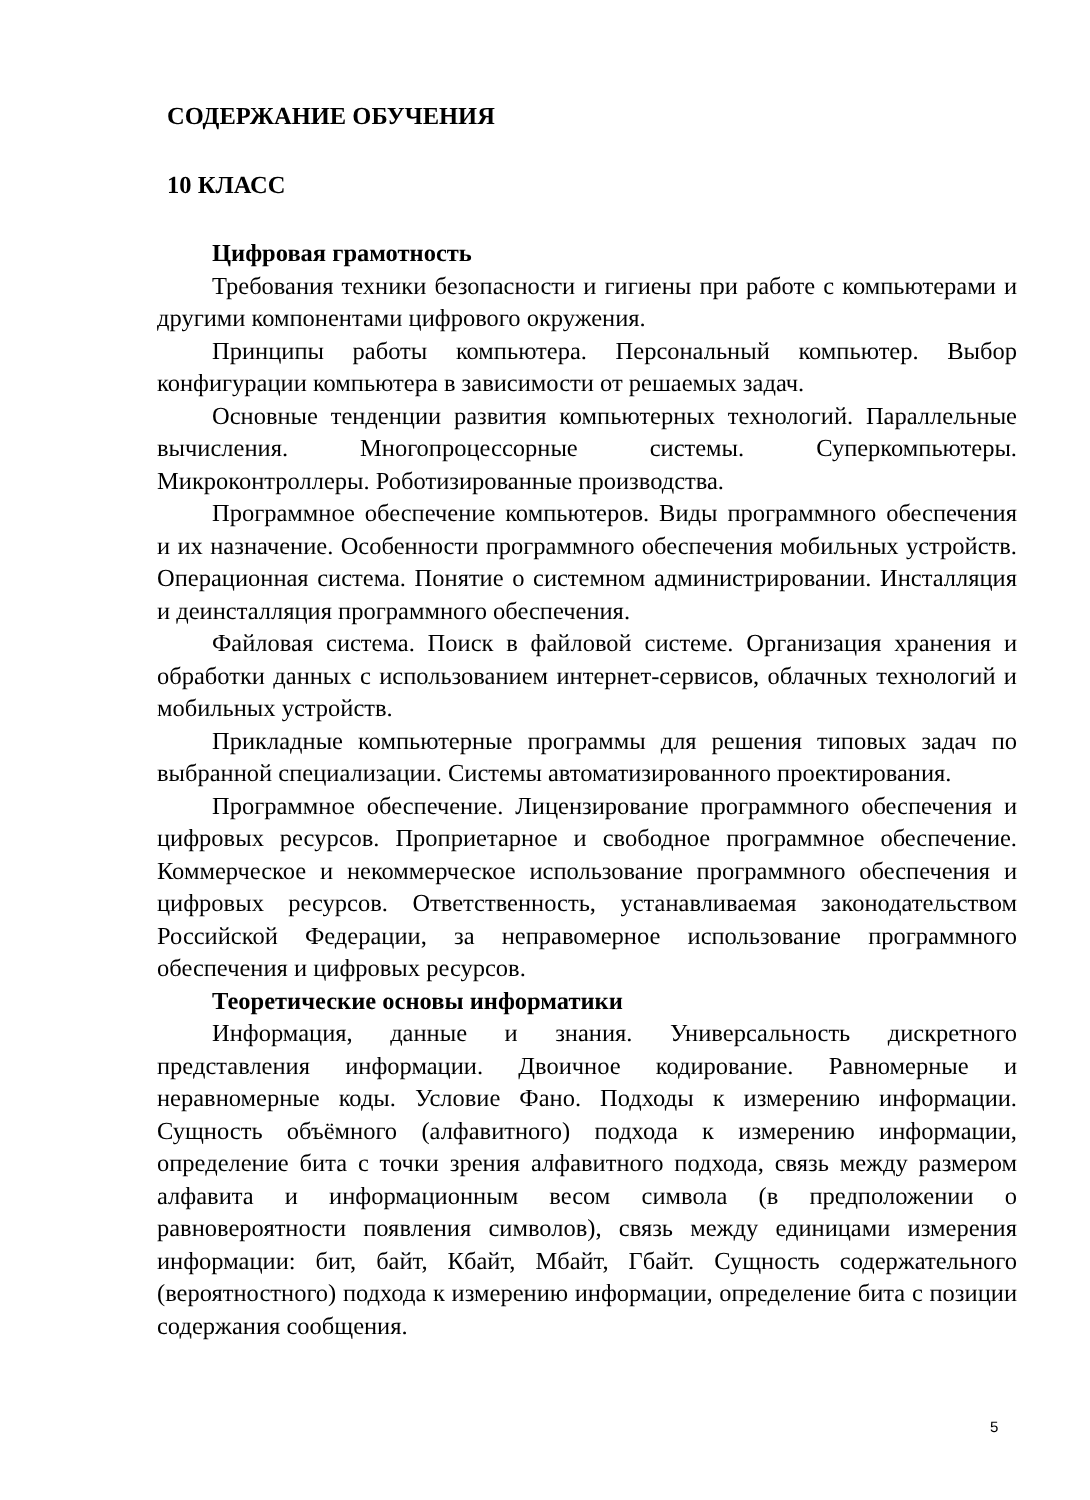СОДЕРЖАНИЕ ОБУЧЕНИЯ
10 КЛАСС
Цифровая грамотность
Требования техники безопасности и гигиены при работе с компьютерами и другими компонентами цифрового окружения.
Принципы работы компьютера. Персональный компьютер. Выбор конфигурации компьютера в зависимости от решаемых задач.
Основные тенденции развития компьютерных технологий. Параллельные вычисления. Многопроцессорные системы. Суперкомпьютеры. Микроконтроллеры. Роботизированные производства.
Программное обеспечение компьютеров. Виды программного обеспечения и их назначение. Особенности программного обеспечения мобильных устройств. Операционная система. Понятие о системном администрировании. Инсталляция и деинсталляция программного обеспечения.
Файловая система. Поиск в файловой системе. Организация хранения и обработки данных с использованием интернет-сервисов, облачных технологий и мобильных устройств.
Прикладные компьютерные программы для решения типовых задач по выбранной специализации. Системы автоматизированного проектирования.
Программное обеспечение. Лицензирование программного обеспечения и цифровых ресурсов. Проприетарное и свободное программное обеспечение. Коммерческое и некоммерческое использование программного обеспечения и цифровых ресурсов. Ответственность, устанавливаемая законодательством Российской Федерации, за неправомерное использование программного обеспечения и цифровых ресурсов.
Теоретические основы информатики
Информация, данные и знания. Универсальность дискретного представления информации. Двоичное кодирование. Равномерные и неравномерные коды. Условие Фано. Подходы к измерению информации. Сущность объёмного (алфавитного) подхода к измерению информации, определение бита с точки зрения алфавитного подхода, связь между размером алфавита и информационным весом символа (в предположении о равновероятности появления символов), связь между единицами измерения информации: бит, байт, Кбайт, Мбайт, Гбайт. Сущность содержательного (вероятностного) подхода к измерению информации, определение бита с позиции содержания сообщения.
5